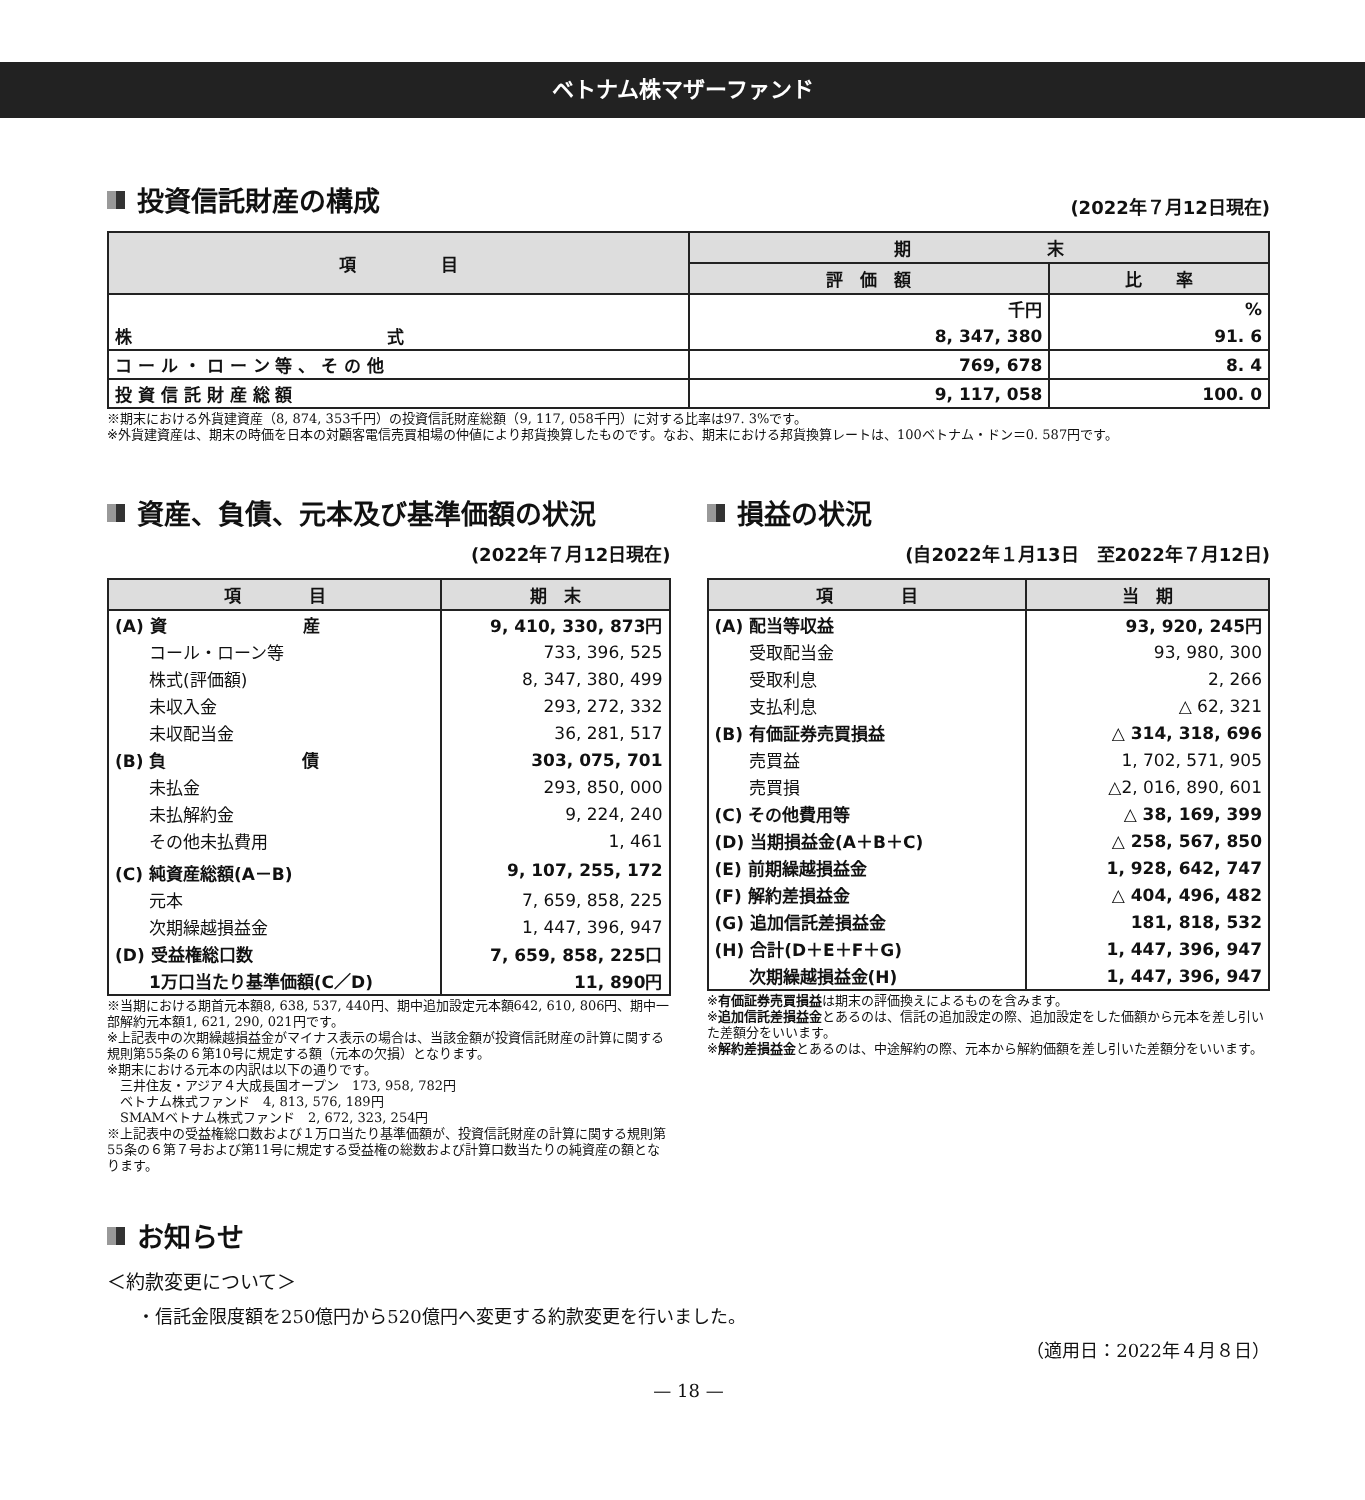ベトナム株マザーファンド
投資信託財産の構成
(2022年７月12日現在)
| 項 目 | 期 末 | |
| --- | --- | --- |
| | 評 価 額 | 比 率 |
| | 千円 | % |
| 株 式 | 8, 347, 380 | 91. 6 |
| コ ー ル ・ ロ ー ン 等 、 そ の 他 | 769, 678 | 8. 4 |
| 投 資 信 託 財 産 総 額 | 9, 117, 058 | 100. 0 |
※期末における外貨建資産（8, 874, 353千円）の投資信託財産総額（9, 117, 058千円）に対する比率は97. 3%です。
※外貨建資産は、期末の時価を日本の対顧客電信売買相場の仲値により邦貨換算したものです。なお、期末における邦貨換算レートは、100ベトナム・ドン＝0. 587円です。
資産、負債、元本及び基準価額の状況
(2022年７月12日現在)
| 項 目 | 期 末 |
| --- | --- |
| (A) 資 産 | 9, 410, 330, 873円 |
| コール・ローン等 | 733, 396, 525 |
| 株式(評価額) | 8, 347, 380, 499 |
| 未収入金 | 293, 272, 332 |
| 未収配当金 | 36, 281, 517 |
| (B) 負 債 | 303, 075, 701 |
| 未払金 | 293, 850, 000 |
| 未払解約金 | 9, 224, 240 |
| その他未払費用 | 1, 461 |
| (C) 純資産総額(A－B) | 9, 107, 255, 172 |
| 元本 | 7, 659, 858, 225 |
| 次期繰越損益金 | 1, 447, 396, 947 |
| (D) 受益権総口数 | 7, 659, 858, 225口 |
| 1万口当たり基準価額(C／D) | 11, 890円 |
※当期における期首元本額8, 638, 537, 440円、期中追加設定元本額642, 610, 806円、期中一部解約元本額1, 621, 290, 021円です。
※上記表中の次期繰越損益金がマイナス表示の場合は、当該金額が投資信託財産の計算に関する規則第55条の６第10号に規定する額（元本の欠損）となります。
※期末における元本の内訳は以下の通りです。
　三井住友・アジア４大成長国オープン　173, 958, 782円
　ベトナム株式ファンド　4, 813, 576, 189円
　SMAMベトナム株式ファンド　2, 672, 323, 254円
※上記表中の受益権総口数および１万口当たり基準価額が、投資信託財産の計算に関する規則第55条の６第７号および第11号に規定する受益権の総数および計算口数当たりの純資産の額となります。
損益の状況
(自2022年１月13日　至2022年７月12日)
| 項 目 | 当 期 |
| --- | --- |
| (A) 配当等収益 | 93, 920, 245円 |
| 受取配当金 | 93, 980, 300 |
| 受取利息 | 2, 266 |
| 支払利息 | △ 62, 321 |
| (B) 有価証券売買損益 | △ 314, 318, 696 |
| 売買益 | 1, 702, 571, 905 |
| 売買損 | △2, 016, 890, 601 |
| (C) その他費用等 | △ 38, 169, 399 |
| (D) 当期損益金(A＋B＋C) | △ 258, 567, 850 |
| (E) 前期繰越損益金 | 1, 928, 642, 747 |
| (F) 解約差損益金 | △ 404, 496, 482 |
| (G) 追加信託差損益金 | 181, 818, 532 |
| (H) 合計(D＋E＋F＋G) | 1, 447, 396, 947 |
| 次期繰越損益金(H) | 1, 447, 396, 947 |
※有価証券売買損益は期末の評価換えによるものを含みます。
※追加信託差損益金とあるのは、信託の追加設定の際、追加設定をした価額から元本を差し引いた差額分をいいます。
※解約差損益金とあるのは、中途解約の際、元本から解約価額を差し引いた差額分をいいます。
お知らせ
＜約款変更について＞
・信託金限度額を250億円から520億円へ変更する約款変更を行いました。
（適用日：2022年４月８日）
— 18 —